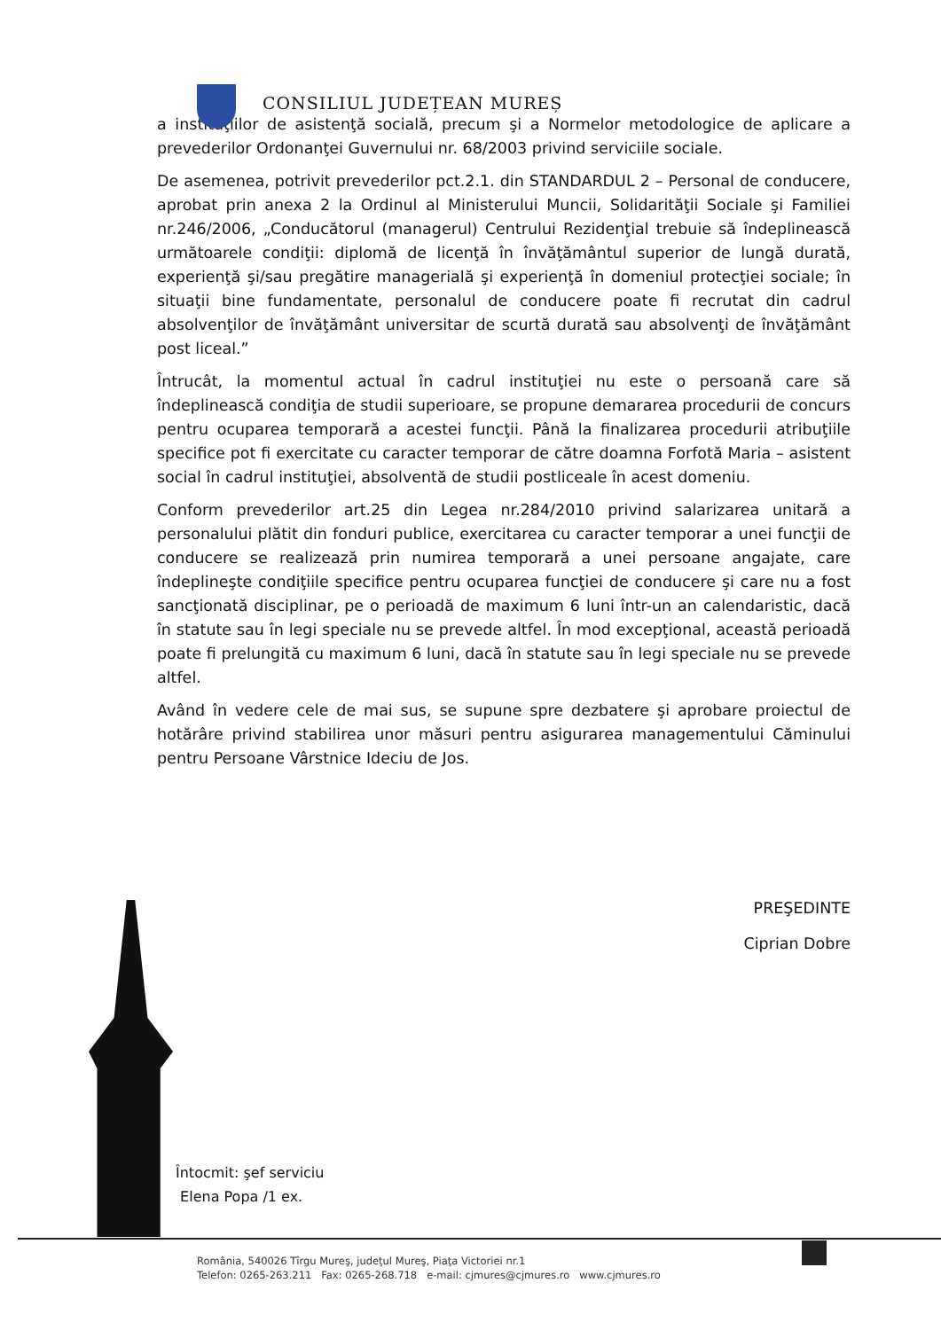CONSILIUL JUDEȚEAN MUREȘ
a instituţiilor de asistenţă socială, precum şi a Normelor metodologice de aplicare a prevederilor Ordonanţei Guvernului nr. 68/2003 privind serviciile sociale.
De asemenea, potrivit prevederilor pct.2.1. din STANDARDUL 2 – Personal de conducere, aprobat prin anexa 2 la Ordinul al Ministerului Muncii, Solidarităţii Sociale şi Familiei nr.246/2006, „Conducătorul (managerul) Centrului Rezidenţial trebuie să îndeplinească următoarele condiţii: diplomă de licenţă în învăţământul superior de lungă durată, experienţă şi/sau pregătire managerială şi experienţă în domeniul protecţiei sociale; în situaţii bine fundamentate, personalul de conducere poate fi recrutat din cadrul absolvenţilor de învăţământ universitar de scurtă durată sau absolvenţi de învăţământ post liceal.”
Întrucât, la momentul actual în cadrul instituţiei nu este o persoană care să îndeplinească condiţia de studii superioare, se propune demararea procedurii de concurs pentru ocuparea temporară a acestei funcţii. Până la finalizarea procedurii atribuţiile specifice pot fi exercitate cu caracter temporar de către doamna Forfotă Maria – asistent social în cadrul instituţiei, absolventă de studii postliceale în acest domeniu.
Conform prevederilor art.25 din Legea nr.284/2010 privind salarizarea unitară a personalului plătit din fonduri publice, exercitarea cu caracter temporar a unei funcţii de conducere se realizează prin numirea temporară a unei persoane angajate, care îndeplineşte condiţiile specifice pentru ocuparea funcţiei de conducere şi care nu a fost sancţionată disciplinar, pe o perioadă de maximum 6 luni într-un an calendaristic, dacă în statute sau în legi speciale nu se prevede altfel. În mod excepţional, această perioadă poate fi prelungită cu maximum 6 luni, dacă în statute sau în legi speciale nu se prevede altfel.
Având în vedere cele de mai sus, se supune spre dezbatere şi aprobare proiectul de hotărâre privind stabilirea unor măsuri pentru asigurarea managementului Căminului pentru Persoane Vârstnice Ideciu de Jos.
PREŞEDINTE
Ciprian Dobre
Întocmit: şef serviciu
Elena Popa /1 ex.
România, 540026 Tîrgu Mureş, judeţul Mureş, Piaţa Victoriei nr.1
Telefon: 0265-263.211 Fax: 0265-268.718 e-mail: cjmures@cjmures.ro www.cjmures.ro